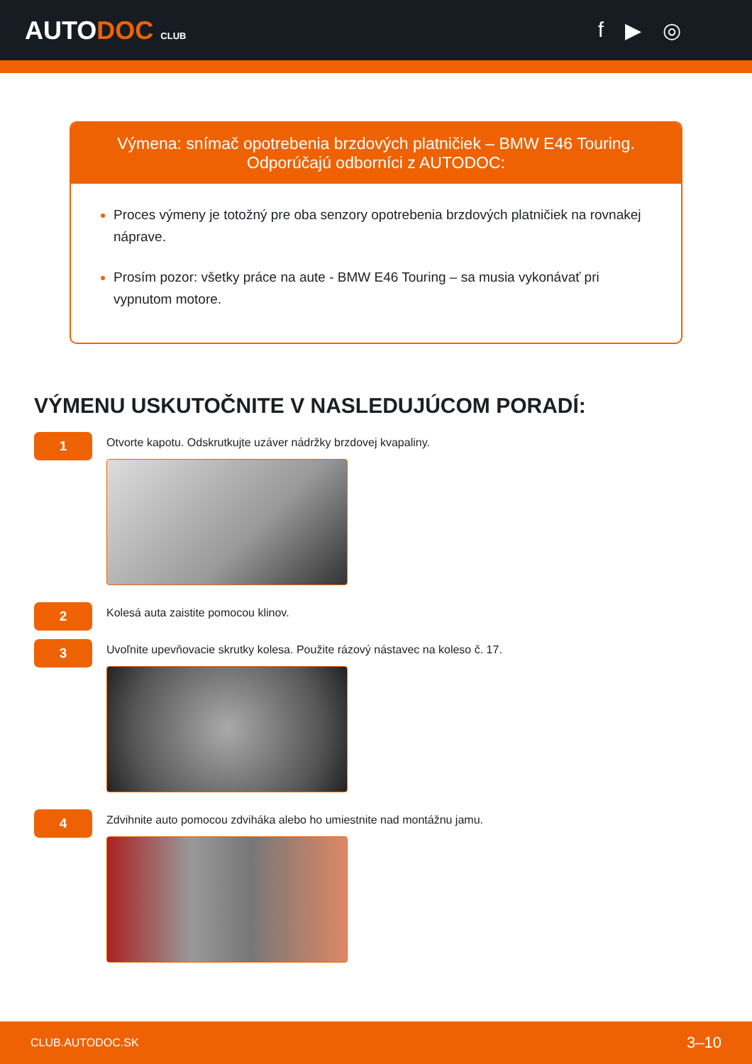AUTODOC CLUB
f ▶ ◎
Výmena: snímač opotrebenia brzdových platničiek – BMW E46 Touring.
Odporúčajú odborníci z AUTODOC:
Proces výmeny je totožný pre oba senzory opotrebenia brzdových platničiek na rovnakej náprave.
Prosím pozor: všetky práce na aute - BMW E46 Touring – sa musia vykonávať pri vypnutom motore.
VÝMENU USKUTOČNITE V NASLEDUJÚCOM PORADÍ:
1
Otvorte kapotu. Odskrutkujte uzáver nádržky brzdovej kvapaliny.
2
Kolesá auta zaistite pomocou klinov.
3
Uvoľnite upevňovacie skrutky kolesa. Použite rázový nástavec na koleso č. 17.
4
Zdvihnite auto pomocou zdviháka alebo ho umiestnite nad montážnu jamu.
CLUB.AUTODOC.SK 3–10